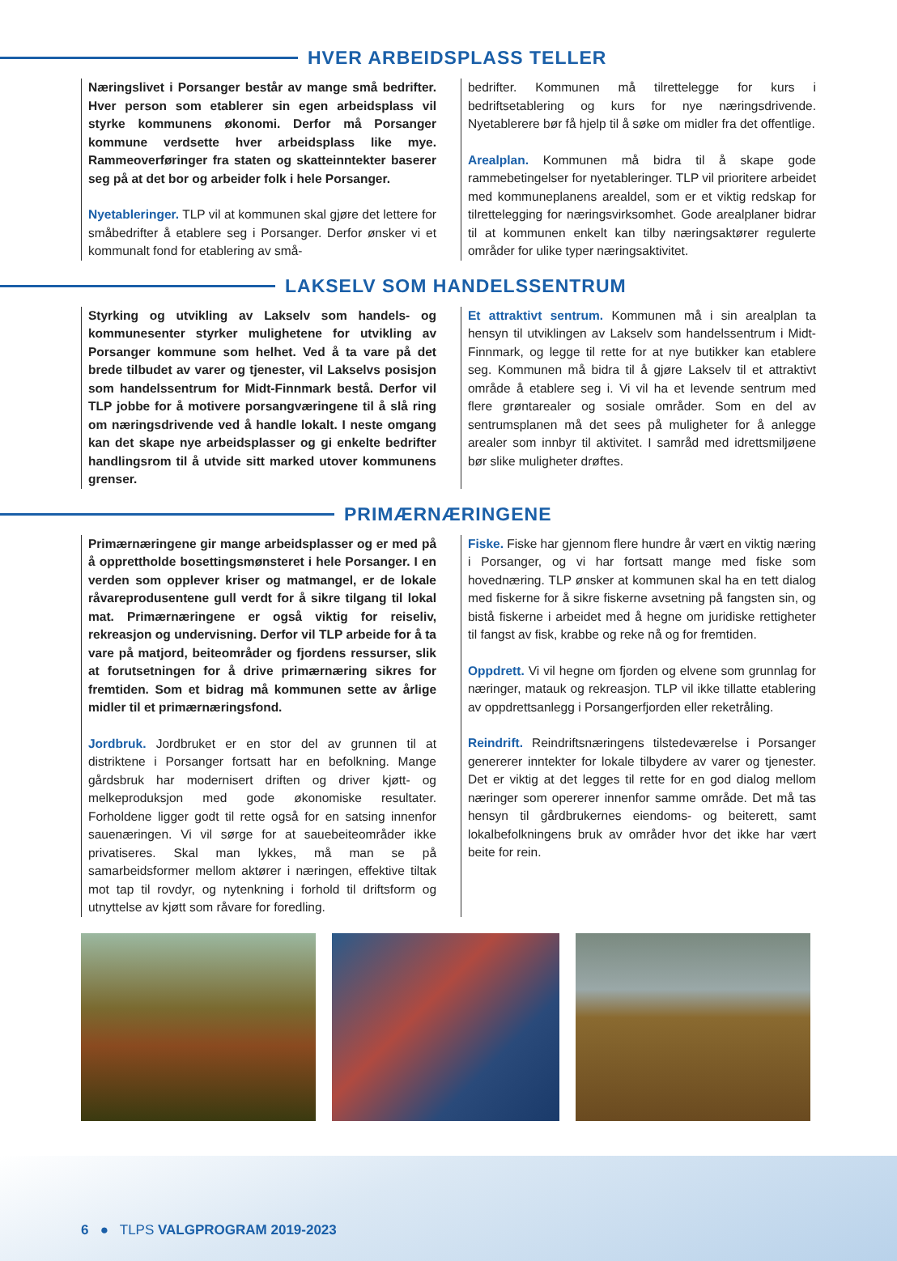HVER ARBEIDSPLASS TELLER
Næringslivet i Porsanger består av mange små bedrifter. Hver person som etablerer sin egen arbeidsplass vil styrke kommunens økonomi. Derfor må Porsanger kommune verdsette hver arbeidsplass like mye. Rammeoverføringer fra staten og skatteinntekter baserer seg på at det bor og arbeider folk i hele Porsanger.
Nyetableringer. TLP vil at kommunen skal gjøre det lettere for småbedrifter å etablere seg i Porsanger. Derfor ønsker vi et kommunalt fond for etablering av små-
bedrifter. Kommunen må tilrettelegge for kurs i bedriftsetablering og kurs for nye næringsdrivende. Nyetablerere bør få hjelp til å søke om midler fra det offentlige.
Arealplan. Kommunen må bidra til å skape gode rammebetingelser for nyetableringer. TLP vil prioritere arbeidet med kommuneplanens arealdel, som er et viktig redskap for tilrettelegging for næringsvirksomhet. Gode arealplaner bidrar til at kommunen enkelt kan tilby næringsaktører regulerte områder for ulike typer næringsaktivitet.
LAKSELV SOM HANDELSSENTRUM
Styrking og utvikling av Lakselv som handels- og kommunesenter styrker mulighetene for utvikling av Porsanger kommune som helhet. Ved å ta vare på det brede tilbudet av varer og tjenester, vil Lakselvs posisjon som handelssentrum for Midt-Finnmark bestå. Derfor vil TLP jobbe for å motivere porsangværingene til å slå ring om næringsdrivende ved å handle lokalt. I neste omgang kan det skape nye arbeidsplasser og gi enkelte bedrifter handlingsrom til å utvide sitt marked utover kommunens grenser.
Et attraktivt sentrum. Kommunen må i sin arealplan ta hensyn til utviklingen av Lakselv som handelssentrum i Midt-Finnmark, og legge til rette for at nye butikker kan etablere seg. Kommunen må bidra til å gjøre Lakselv til et attraktivt område å etablere seg i. Vi vil ha et levende sentrum med flere grøntarealer og sosiale områder. Som en del av sentrumsplanen må det sees på muligheter for å anlegge arealer som innbyr til aktivitet. I samråd med idrettsmiljøene bør slike muligheter drøftes.
PRIMÆRNÆRINGENE
Primærnæringene gir mange arbeidsplasser og er med på å opprettholde bosettingsmønsteret i hele Porsanger. I en verden som opplever kriser og matmangel, er de lokale råvareprodusentene gull verdt for å sikre tilgang til lokal mat. Primærnæringene er også viktig for reiseliv, rekreasjon og undervisning. Derfor vil TLP arbeide for å ta vare på matjord, beiteområder og fjordens ressurser, slik at forutsetningen for å drive primærnæring sikres for fremtiden. Som et bidrag må kommunen sette av årlige midler til et primærnæringsfond.
Jordbruk. Jordbruket er en stor del av grunnen til at distriktene i Porsanger fortsatt har en befolkning. Mange gårdsbruk har modernisert driften og driver kjøtt- og melkeproduksjon med gode økonomiske resultater. Forholdene ligger godt til rette også for en satsing innenfor sauenæringen. Vi vil sørge for at sauebeiteområder ikke privatiseres. Skal man lykkes, må man se på samarbeidsformer mellom aktører i næringen, effektive tiltak mot tap til rovdyr, og nytenkning i forhold til driftsform og utnyttelse av kjøtt som råvare for foredling.
Fiske. Fiske har gjennom flere hundre år vært en viktig næring i Porsanger, og vi har fortsatt mange med fiske som hovednæring. TLP ønsker at kommunen skal ha en tett dialog med fiskerne for å sikre fiskerne avsetning på fangsten sin, og bistå fiskerne i arbeidet med å hegne om juridiske rettigheter til fangst av fisk, krabbe og reke nå og for fremtiden.
Oppdrett. Vi vil hegne om fjorden og elvene som grunnlag for næringer, matauk og rekreasjon. TLP vil ikke tillatte etablering av oppdrettsanlegg i Porsangerfjorden eller reketråling.
Reindrift. Reindriftsnæringens tilstedeværelse i Porsanger genererer inntekter for lokale tilbydere av varer og tjenester. Det er viktig at det legges til rette for en god dialog mellom næringer som opererer innenfor samme område. Det må tas hensyn til gårdbrukernes eiendoms- og beiterett, samt lokalbefolkningens bruk av områder hvor det ikke har vært beite for rein.
6 ● TLPS VALGPROGRAM 2019-2023